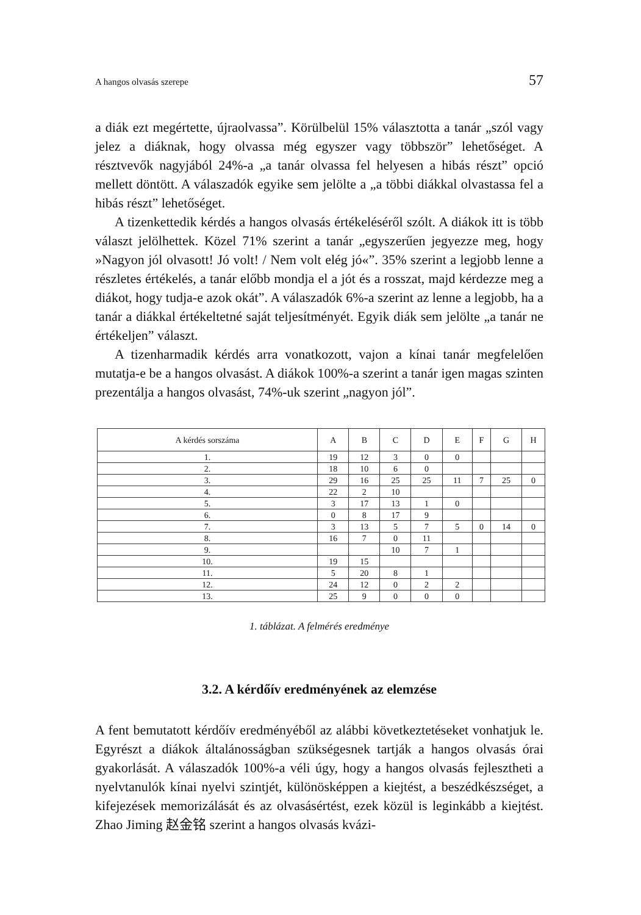A hangos olvasás szerepe 57
a diák ezt megértette, újraolvassa”. Körülbelül 15% választotta a tanár „szól vagy jelez a diáknak, hogy olvassa még egyszer vagy többször” lehetőséget. A résztvevők nagyjából 24%-a „a tanár olvassa fel helyesen a hibás részt” opció mellett döntött. A válaszadók egyike sem jelölte a „a többi diákkal olvastassa fel a hibás részt” lehetőséget.
A tizenkettedik kérdés a hangos olvasás értékeléséről szólt. A diákok itt is több választ jelölhettek. Közel 71% szerint a tanár „egyszerűen jegyezze meg, hogy »Nagyon jól olvasott! Jó volt! / Nem volt elég jó«”. 35% szerint a legjobb lenne a részletes értékelés, a tanár előbb mondja el a jót és a rosszat, majd kérdezze meg a diákot, hogy tudja-e azok okát”. A válaszadók 6%-a szerint az lenne a legjobb, ha a tanár a diákkal értékeltetné saját teljesítményét. Egyik diák sem jelölte „a tanár ne értékeljen” választ.
A tizenharmadik kérdés arra vonatkozott, vajon a kínai tanár megfelelően mutatja-e be a hangos olvasást. A diákok 100%-a szerint a tanár igen magas szinten prezentálja a hangos olvasást, 74%-uk szerint „nagyon jól”.
| A kérdés sorszáma | A | B | C | D | E | F | G | H |
| --- | --- | --- | --- | --- | --- | --- | --- | --- |
| 1. | 19 | 12 | 3 | 0 | 0 | | | |
| 2. | 18 | 10 | 6 | 0 | | | | |
| 3. | 29 | 16 | 25 | 25 | 11 | 7 | 25 | 0 |
| 4. | 22 | 2 | 10 | | | | | |
| 5. | 3 | 17 | 13 | 1 | 0 | | | |
| 6. | 0 | 8 | 17 | 9 | | | | |
| 7. | 3 | 13 | 5 | 7 | 5 | 0 | 14 | 0 |
| 8. | 16 | 7 | 0 | 11 | | | | |
| 9. | | | 10 | 7 | 1 | | | |
| 10. | 19 | 15 | | | | | | |
| 11. | 5 | 20 | 8 | 1 | | | | |
| 12. | 24 | 12 | 0 | 2 | 2 | | | |
| 13. | 25 | 9 | 0 | 0 | 0 | | | |
1. táblázat. A felmérés eredménye
3.2. A kérdőív eredményének az elemzése
A fent bemutatott kérdőív eredményéből az alábbi következtetéseket vonhatjuk le. Egyrészt a diákok általánosságban szükségesnek tartják a hangos olvasás órai gyakorlását. A válaszadók 100%-a véli úgy, hogy a hangos olvasás fejlesztheti a nyelvtanulók kínai nyelvi szintjét, különösképpen a kiejtést, a beszédkészséget, a kifejezések memorizálását és az olvasásértést, ezek közül is leginkább a kiejtést. Zhao Jiming 赵金铭 szerint a hangos olvasás kvázi-